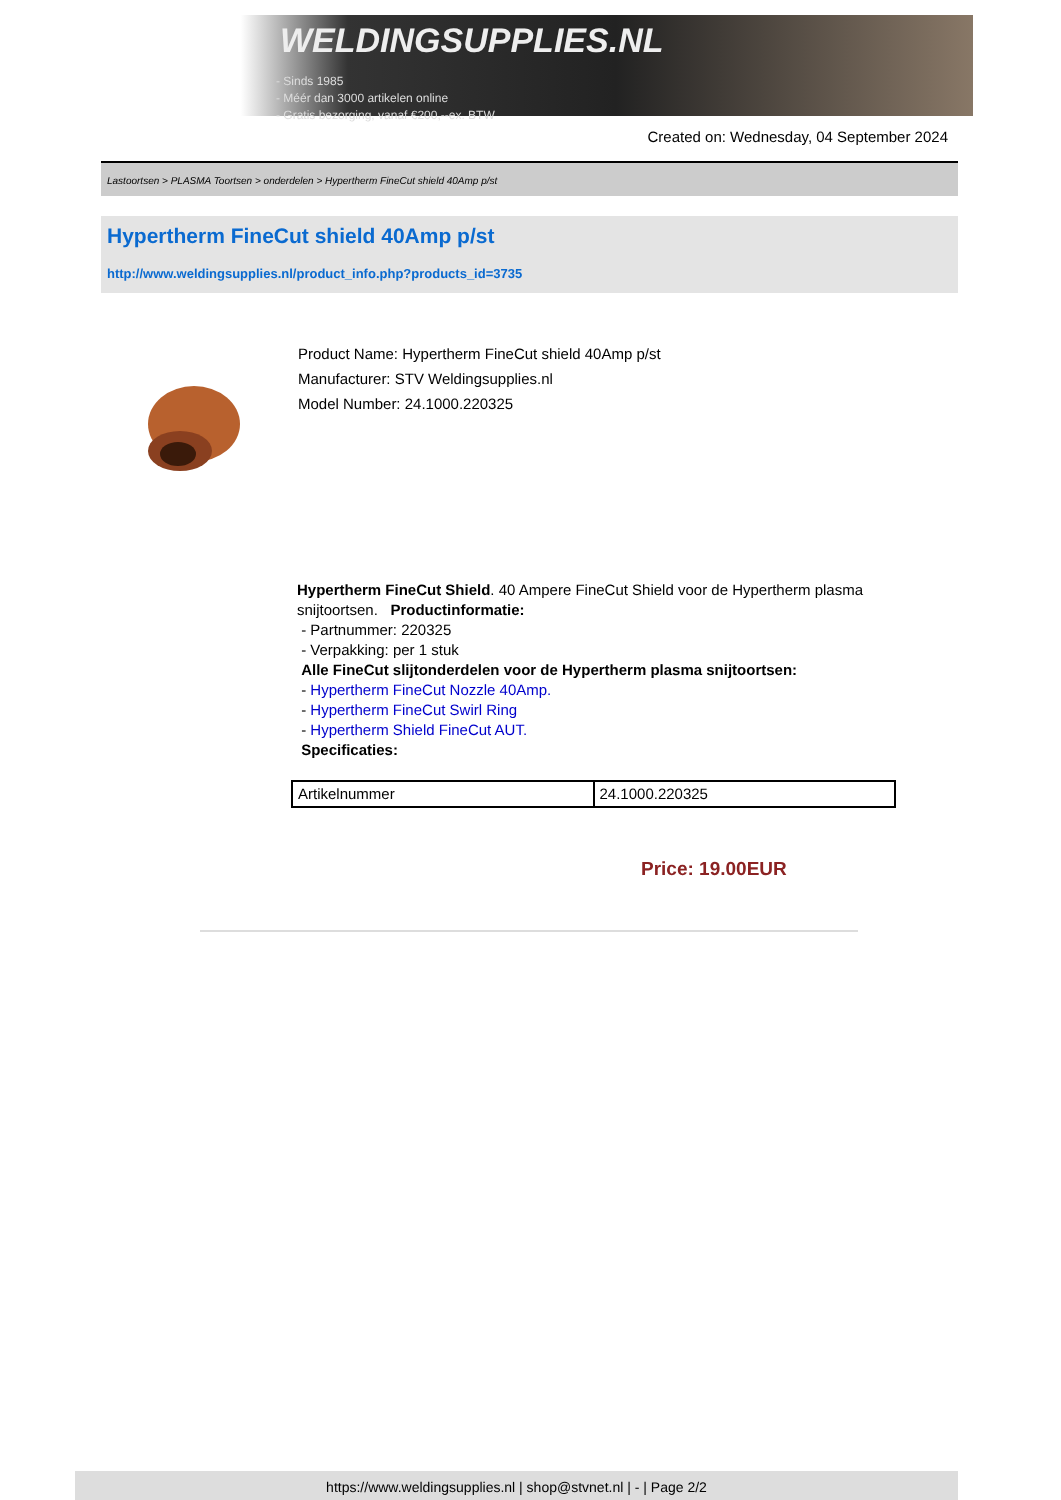WELDINGSUPPLIES.NL
- Sinds 1985
- Méér dan 3000 artikelen online
- Gratis bezorging, vanaf €200,--ex. BTW
Created on: Wednesday, 04 September 2024
Lastoortsen > PLASMA Toortsen > onderdelen > Hypertherm FineCut shield 40Amp p/st
Hypertherm FineCut shield 40Amp p/st
http://www.weldingsupplies.nl/product_info.php?products_id=3735
Product Name: Hypertherm FineCut shield 40Amp p/st
Manufacturer: STV Weldingsupplies.nl
Model Number: 24.1000.220325
Hypertherm FineCut Shield. 40 Ampere FineCut Shield voor de Hypertherm plasma snijtoortsen. Productinformatie:
- Partnummer: 220325
- Verpakking: per 1 stuk
Alle FineCut slijtonderdelen voor de Hypertherm plasma snijtoortsen:
- Hypertherm FineCut Nozzle 40Amp.
- Hypertherm FineCut Swirl Ring
- Hypertherm Shield FineCut AUT.
Specificaties:
| Artikelnummer | 24.1000.220325 |
Price: 19.00EUR
https://www.weldingsupplies.nl | shop@stvnet.nl | - | Page 2/2